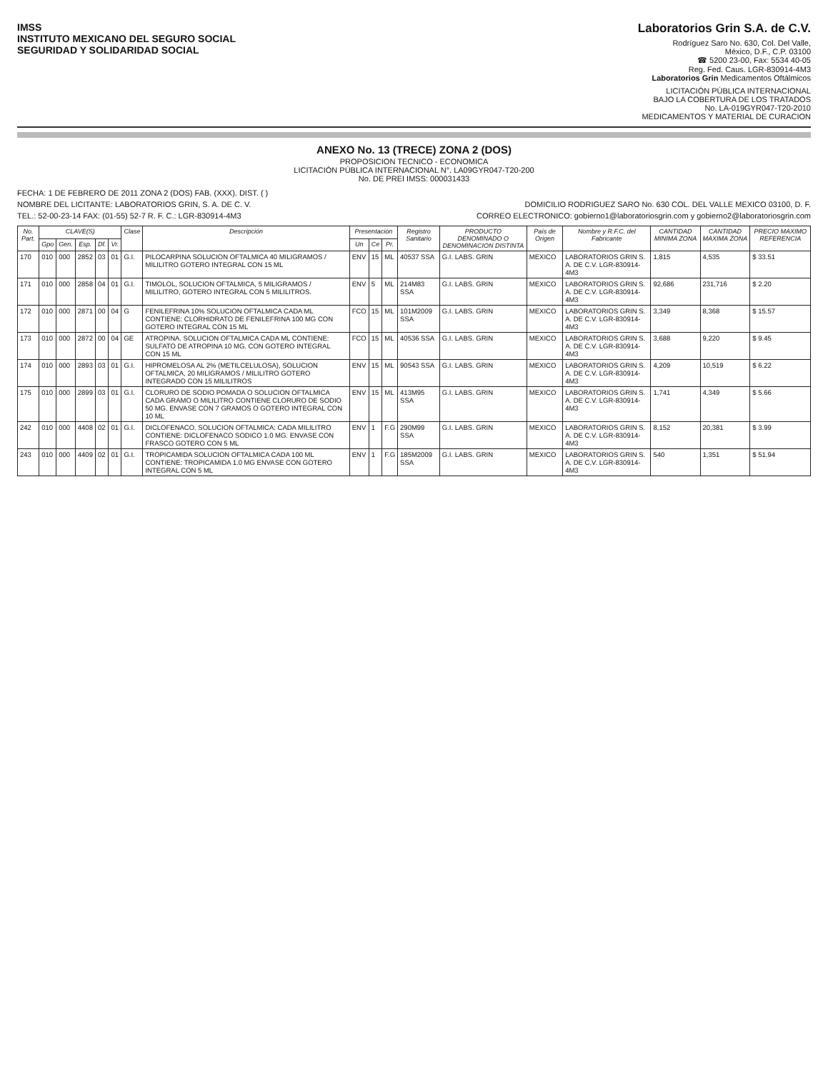IMSS
INSTITUTO MEXICANO DEL SEGURO SOCIAL
SEGURIDAD Y SOLIDARIDAD SOCIAL
Laboratorios Grin S.A. de C.V.
Rodríguez Saro No. 630, Col. Del Valle,
México, D.F., C.P. 03100
☎ 5200 23-00, Fax: 5534 40-05
Reg. Fed. Caus. LGR-830914-4M3
Laboratorios Grin Medicamentos Oftálmicos
LICITACIÓN PÚBLICA INTERNACIONAL
BAJO LA COBERTURA DE LOS TRATADOS
No. LA-019GYR047-T20-2010
MEDICAMENTOS Y MATERIAL DE CURACION
ANEXO No. 13 (TRECE) ZONA 2 (DOS)
PROPOSICION TECNICO - ECONOMICA
LICITACIÓN PÚBLICA INTERNACIONAL N°. LA09GYR047-T20-200
No. DE PREI IMSS: 000031433
FECHA: 1 DE FEBRERO DE 2011 ZONA 2 (DOS) FAB. (XXX). DIST. ( )
NOMBRE DEL LICITANTE: LABORATORIOS GRIN, S. A. DE C. V. DOMICILIO RODRIGUEZ SARO No. 630 COL. DEL VALLE MEXICO 03100, D. F.
TEL.: 52-00-23-14 FAX: (01-55) 52-7 R. F. C.: LGR-830914-4M3 CORREO ELECTRONICO: gobierno1@laboratoriosgrin.com y gobierno2@laboratoriosgrin.com
| No. Part. | CLAVE(S) | | | | | Clase | Descripción | Presentación | | | Registro Sanitario | PRODUCTO DENOMINADO O DENOMINACION DISTINTA | País de Origen | Nombre y R.F.C. del Fabricante | CANTIDAD MINIMA ZONA | CANTIDAD MAXIMA ZONA | PRECIO MAXIMO REFERENCIA |
| --- | --- | --- | --- | --- | --- | --- | --- | --- | --- | --- | --- | --- | --- | --- | --- | --- | --- |
| | Gpo | Gen. | Esp. | Df. | Vr. | | | Un | Ce | Pr. | | | | | | | |
| 170 | 010 | 000 | 2852 | 03 | 01 | G.I. | PILOCARPINA SOLUCION OFTALMICA 40 MILIGRAMOS / MILILITRO GOTERO INTEGRAL CON 15 ML | ENV | 15 | ML | 40537 SSA | G.I. LABS. GRIN | MEXICO | LABORATORIOS GRIN S. A. DE C.V. LGR-830914-4M3 | 1,815 | 4,535 | $ 33.51 |
| 171 | 010 | 000 | 2858 | 04 | 01 | G.I. | TIMOLOL, SOLUCION OFTALMICA, 5 MILIGRAMOS / MILILITRO, GOTERO INTEGRAL CON 5 MILILITROS. | ENV | 5 | ML | 214M83 SSA | G.I. LABS. GRIN | MEXICO | LABORATORIOS GRIN S. A. DE C.V. LGR-830914-4M3 | 92,686 | 231,716 | $ 2.20 |
| 172 | 010 | 000 | 2871 | 00 | 04 | G | FENILEFRINA 10% SOLUCION OFTALMICA CADA ML CONTIENE: CLORHIDRATO DE FENILEFRINA 100 MG CON GOTERO INTEGRAL CON 15 ML | FCO | 15 | ML | 101M2009 SSA | G.I. LABS. GRIN | MEXICO | LABORATORIOS GRIN S. A. DE C.V. LGR-830914-4M3 | 3,349 | 8,368 | $ 15.57 |
| 173 | 010 | 000 | 2872 | 00 | 04 | GE | ATROPINA. SOLUCION OFTALMICA CADA ML CONTIENE: SULFATO DE ATROPINA 10 MG. CON GOTERO INTEGRAL CON 15 ML | FCO | 15 | ML | 40536 SSA | G.I. LABS. GRIN | MEXICO | LABORATORIOS GRIN S. A. DE C.V. LGR-830914-4M3 | 3,688 | 9,220 | $ 9.45 |
| 174 | 010 | 000 | 2893 | 03 | 01 | G.I. | HIPROMELOSA AL 2% (METILCELULOSA), SOLUCION OFTALMICA, 20 MILIGRAMOS / MILILITRO GOTERO INTEGRADO CON 15 MILILITROS | ENV | 15 | ML | 90543 SSA | G.I. LABS. GRIN | MEXICO | LABORATORIOS GRIN S. A. DE C.V. LGR-830914-4M3 | 4,209 | 10,519 | $ 6.22 |
| 175 | 010 | 000 | 2899 | 03 | 01 | G.I. | CLORURO DE SODIO POMADA O SOLUCION OFTALMICA CADA GRAMO O MILILITRO CONTIENE CLORURO DE SODIO 50 MG. ENVASE CON 7 GRAMOS O GOTERO INTEGRAL CON 10 ML | ENV | 15 | ML | 413M95 SSA | G.I. LABS. GRIN | MEXICO | LABORATORIOS GRIN S. A. DE C.V. LGR-830914-4M3 | 1,741 | 4,349 | $ 5.66 |
| 242 | 010 | 000 | 4408 | 02 | 01 | G.I. | DICLOFENACO. SOLUCION OFTALMICA: CADA MILILITRO CONTIENE: DICLOFENACO SODICO 1.0 MG. ENVASE CON FRASCO GOTERO CON 5 ML | ENV | 1 | F.G | 290M99 SSA | G.I. LABS. GRIN | MEXICO | LABORATORIOS GRIN S. A. DE C.V. LGR-830914-4M3 | 8,152 | 20,381 | $ 3.99 |
| 243 | 010 | 000 | 4409 | 02 | 01 | G.I. | TROPICAMIDA SOLUCION OFTALMICA CADA 100 ML CONTIENE: TROPICAMIDA 1.0 MG ENVASE CON GOTERO INTEGRAL CON 5 ML | ENV | 1 | F.G | 185M2009 SSA | G.I. LABS. GRIN | MEXICO | LABORATORIOS GRIN S. A. DE C.V. LGR-830914-4M3 | 540 | 1,351 | $ 51.94 |